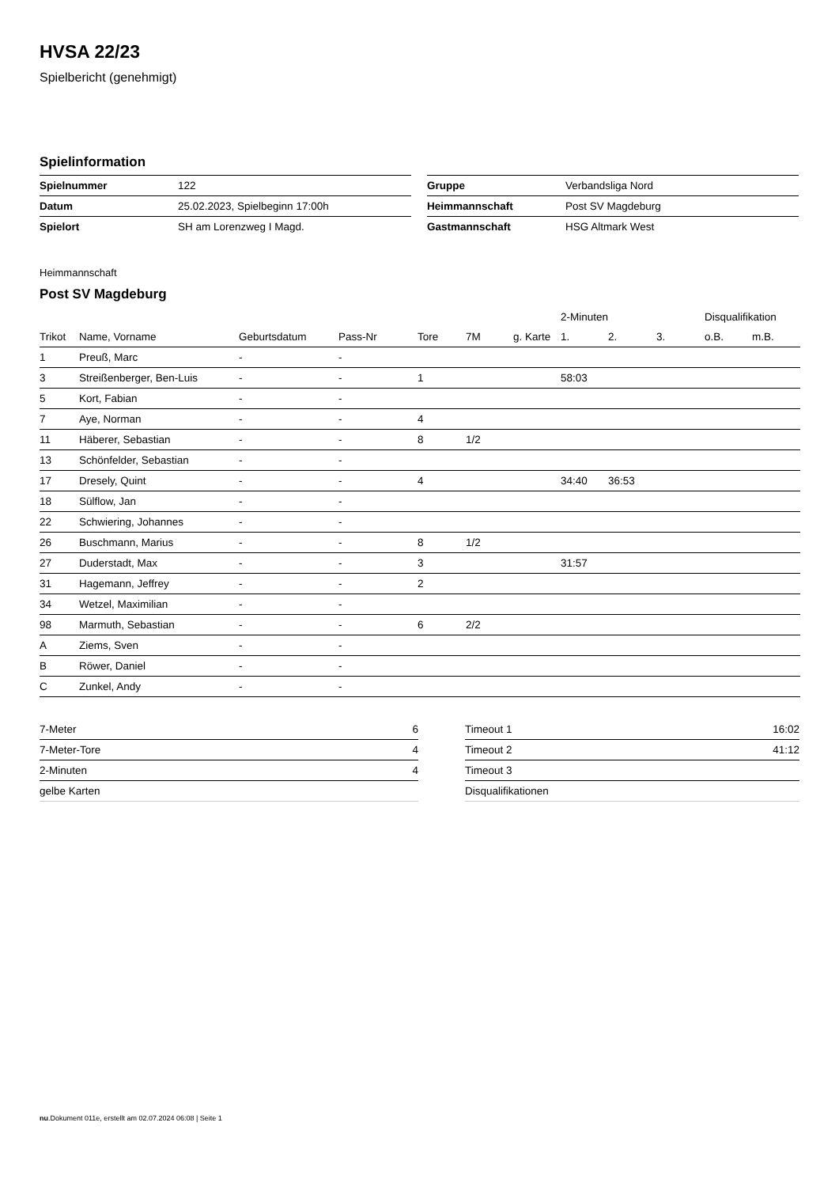HVSA 22/23
Spielbericht (genehmigt)
Spielinformation
| Spielnummer | 122 |
| Datum | 25.02.2023, Spielbeginn 17:00h |
| Spielort | SH am Lorenzweg I Magd. |
| Gruppe | Verbandsliga Nord |
| Heimmannschaft | Post SV Magdeburg |
| Gastmannschaft | HSG Altmark West |
Heimmannschaft
Post SV Magdeburg
| | | | | | | | 2-Minuten | | | Disqualifikation | |
| --- | --- | --- | --- | --- | --- | --- | --- | --- | --- | --- | --- |
| Trikot | Name, Vorname | Geburtsdatum | Pass-Nr | Tore | 7M | g. Karte | 1. | 2. | 3. | o.B. | m.B. |
| 1 | Preuß, Marc | - | - | | | | | | | | |
| 3 | Streißenberger, Ben-Luis | - | - | 1 | | | 58:03 | | | | |
| 5 | Kort, Fabian | - | - | | | | | | | | |
| 7 | Aye, Norman | - | - | 4 | | | | | | | |
| 11 | Häberer, Sebastian | - | - | 8 | 1/2 | | | | | | |
| 13 | Schönfelder, Sebastian | - | - | | | | | | | | |
| 17 | Dresely, Quint | - | - | 4 | | | 34:40 | 36:53 | | | |
| 18 | Sülflow, Jan | - | - | | | | | | | | |
| 22 | Schwiering, Johannes | - | - | | | | | | | | |
| 26 | Buschmann, Marius | - | - | 8 | 1/2 | | | | | | |
| 27 | Duderstadt, Max | - | - | 3 | | | 31:57 | | | | |
| 31 | Hagemann, Jeffrey | - | - | 2 | | | | | | | |
| 34 | Wetzel, Maximilian | - | - | | | | | | | | |
| 98 | Marmuth, Sebastian | - | - | 6 | 2/2 | | | | | | |
| A | Ziems, Sven | - | - | | | | | | | | |
| B | Röwer, Daniel | - | - | | | | | | | | |
| C | Zunkel, Andy | - | - | | | | | | | | |
| 7-Meter | 6 |
| 7-Meter-Tore | 4 |
| 2-Minuten | 4 |
| gelbe Karten | |
| Timeout 1 | 16:02 |
| Timeout 2 | 41:12 |
| Timeout 3 | |
| Disqualifikationen | |
nu.Dokument 011e, erstellt am 02.07.2024 06:08 | Seite 1